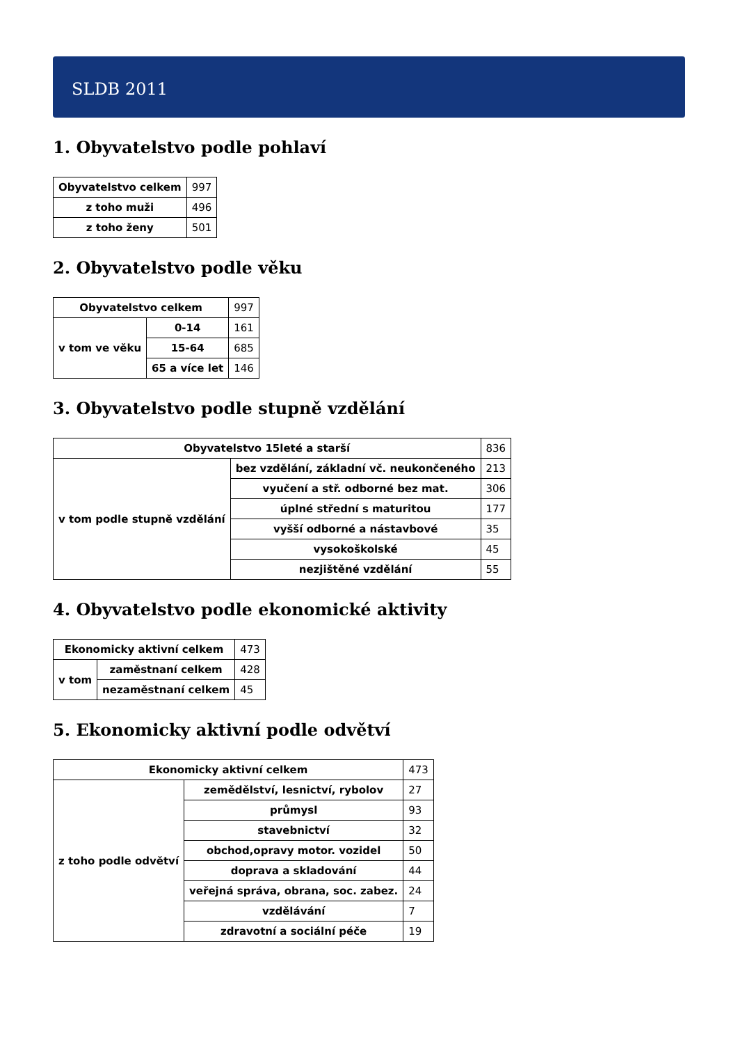SLDB 2011
1. Obyvatelstvo podle pohlaví
| Obyvatelstvo celkem | 997 |
| z toho muži | 496 |
| z toho ženy | 501 |
2. Obyvatelstvo podle věku
| Obyvatelstvo celkem | | 997 |
| v tom ve věku | 0-14 | 161 |
| | 15-64 | 685 |
| | 65 a více let | 146 |
3. Obyvatelstvo podle stupně vzdělání
| Obyvatelstvo 15leté a starší | | 836 |
| v tom podle stupně vzdělání | bez vzdělání, základní vč. neukončeného | 213 |
| | vyučení a stř. odborné bez mat. | 306 |
| | úplné střední s maturitou | 177 |
| | vyšší odborné a nástavbové | 35 |
| | vysokoškolské | 45 |
| | nezjištěné vzdělání | 55 |
4. Obyvatelstvo podle ekonomické aktivity
| Ekonomicky aktivní celkem | | 473 |
| v tom | zaměstnaní celkem | 428 |
| | nezaměstnaní celkem | 45 |
5. Ekonomicky aktivní podle odvětví
| Ekonomicky aktivní celkem | | 473 |
| z toho podle odvětví | zemědělství, lesnictví, rybolov | 27 |
| | průmysl | 93 |
| | stavebnictví | 32 |
| | obchod,opravy motor. vozidel | 50 |
| | doprava a skladování | 44 |
| | veřejná správa, obrana, soc. zabez. | 24 |
| | vzdělávání | 7 |
| | zdravotní a sociální péče | 19 |